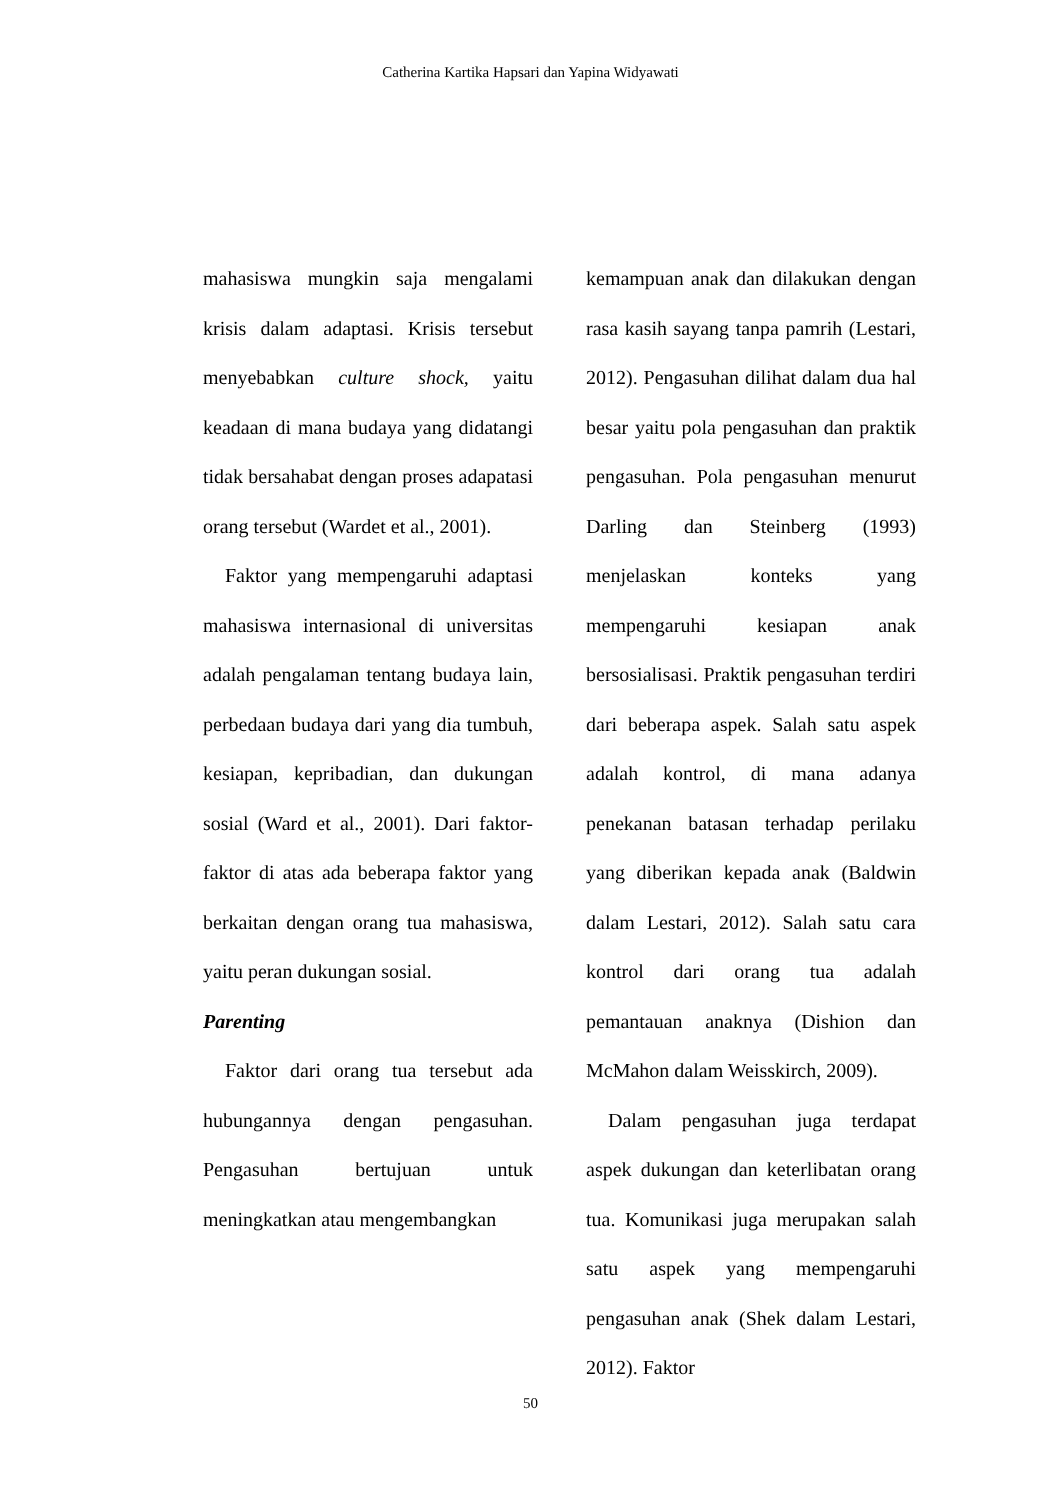Catherina Kartika Hapsari dan Yapina Widyawati
mahasiswa mungkin saja mengalami krisis dalam adaptasi. Krisis tersebut menyebabkan culture shock, yaitu keadaan di mana budaya yang didatangi tidak bersahabat dengan proses adapatasi orang tersebut (Wardet et al., 2001).
Faktor yang mempengaruhi adaptasi mahasiswa internasional di universitas adalah pengalaman tentang budaya lain, perbedaan budaya dari yang dia tumbuh, kesiapan, kepribadian, dan dukungan sosial (Ward et al., 2001). Dari faktor-faktor di atas ada beberapa faktor yang berkaitan dengan orang tua mahasiswa, yaitu peran dukungan sosial.
Parenting
Faktor dari orang tua tersebut ada hubungannya dengan pengasuhan. Pengasuhan bertujuan untuk meningkatkan atau mengembangkan
kemampuan anak dan dilakukan dengan rasa kasih sayang tanpa pamrih (Lestari, 2012). Pengasuhan dilihat dalam dua hal besar yaitu pola pengasuhan dan praktik pengasuhan. Pola pengasuhan menurut Darling dan Steinberg (1993) menjelaskan konteks yang mempengaruhi kesiapan anak bersosialisasi. Praktik pengasuhan terdiri dari beberapa aspek. Salah satu aspek adalah kontrol, di mana adanya penekanan batasan terhadap perilaku yang diberikan kepada anak (Baldwin dalam Lestari, 2012). Salah satu cara kontrol dari orang tua adalah pemantauan anaknya (Dishion dan McMahon dalam Weisskirch, 2009).
Dalam pengasuhan juga terdapat aspek dukungan dan keterlibatan orang tua. Komunikasi juga merupakan salah satu aspek yang mempengaruhi pengasuhan anak (Shek dalam Lestari, 2012). Faktor
50